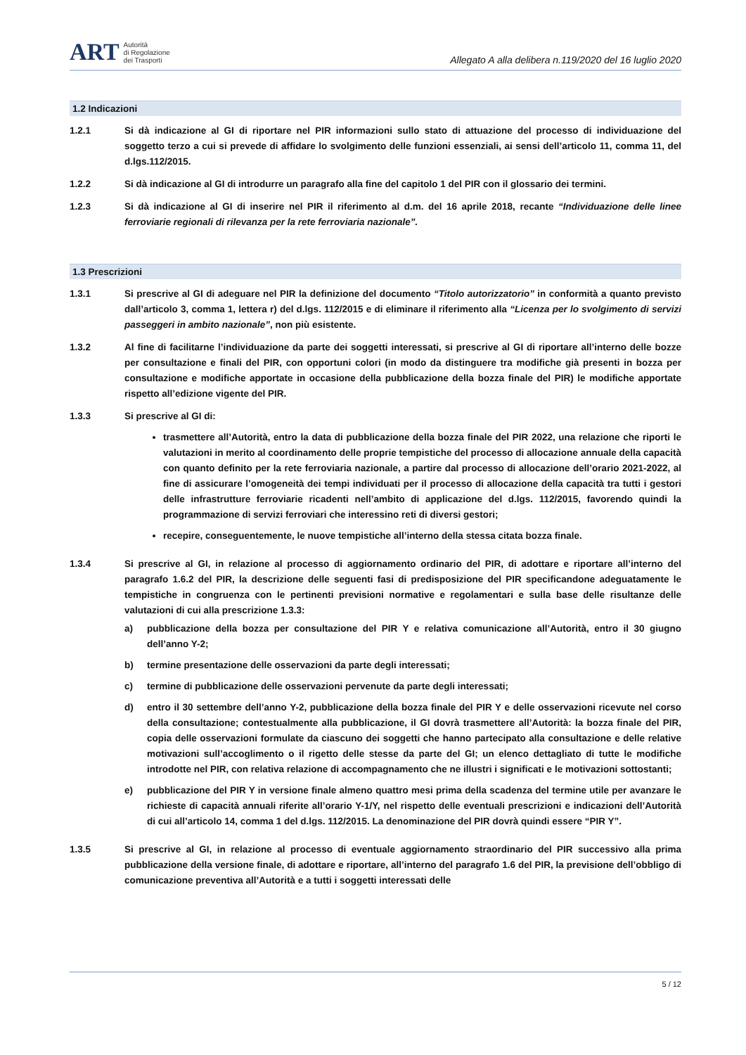ART
Autorità
di Regolazione
dei Trasporti
Allegato A alla delibera n.119/2020 del 16 luglio 2020
1.2 Indicazioni
1.2.1 Si dà indicazione al GI di riportare nel PIR informazioni sullo stato di attuazione del processo di individuazione del soggetto terzo a cui si prevede di affidare lo svolgimento delle funzioni essenziali, ai sensi dell’articolo 11, comma 11, del d.lgs.112/2015.
1.2.2 Si dà indicazione al GI di introdurre un paragrafo alla fine del capitolo 1 del PIR con il glossario dei termini.
1.2.3 Si dà indicazione al GI di inserire nel PIR il riferimento al d.m. del 16 aprile 2018, recante “Individuazione delle linee ferroviarie regionali di rilevanza per la rete ferroviaria nazionale”.
1.3 Prescrizioni
1.3.1 Si prescrive al GI di adeguare nel PIR la definizione del documento “Titolo autorizzatorio” in conformità a quanto previsto dall’articolo 3, comma 1, lettera r) del d.lgs. 112/2015 e di eliminare il riferimento alla “Licenza per lo svolgimento di servizi passeggeri in ambito nazionale”, non più esistente.
1.3.2 Al fine di facilitarne l’individuazione da parte dei soggetti interessati, si prescrive al GI di riportare all’interno delle bozze per consultazione e finali del PIR, con opportuni colori (in modo da distinguere tra modifiche già presenti in bozza per consultazione e modifiche apportate in occasione della pubblicazione della bozza finale del PIR) le modifiche apportate rispetto all’edizione vigente del PIR.
1.3.3 Si prescrive al GI di:
trasmettere all’Autorità, entro la data di pubblicazione della bozza finale del PIR 2022, una relazione che riporti le valutazioni in merito al coordinamento delle proprie tempistiche del processo di allocazione annuale della capacità con quanto definito per la rete ferroviaria nazionale, a partire dal processo di allocazione dell’orario 2021-2022, al fine di assicurare l’omogeneità dei tempi individuati per il processo di allocazione della capacità tra tutti i gestori delle infrastrutture ferroviarie ricadenti nell’ambito di applicazione del d.lgs. 112/2015, favorendo quindi la programmazione di servizi ferroviari che interessino reti di diversi gestori;
recepire, conseguentemente, le nuove tempistiche all’interno della stessa citata bozza finale.
1.3.4 Si prescrive al GI, in relazione al processo di aggiornamento ordinario del PIR, di adottare e riportare all’interno del paragrafo 1.6.2 del PIR, la descrizione delle seguenti fasi di predisposizione del PIR specificandone adeguatamente le tempistiche in congruenza con le pertinenti previsioni normative e regolamentari e sulla base delle risultanze delle valutazioni di cui alla prescrizione 1.3.3:
a) pubblicazione della bozza per consultazione del PIR Y e relativa comunicazione all’Autorità, entro il 30 giugno dell’anno Y-2;
b) termine presentazione delle osservazioni da parte degli interessati;
c) termine di pubblicazione delle osservazioni pervenute da parte degli interessati;
d) entro il 30 settembre dell’anno Y-2, pubblicazione della bozza finale del PIR Y e delle osservazioni ricevute nel corso della consultazione; contestualmente alla pubblicazione, il GI dovrà trasmettere all’Autorità: la bozza finale del PIR, copia delle osservazioni formulate da ciascuno dei soggetti che hanno partecipato alla consultazione e delle relative motivazioni sull’accoglimento o il rigetto delle stesse da parte del GI; un elenco dettagliato di tutte le modifiche introdotte nel PIR, con relativa relazione di accompagnamento che ne illustri i significati e le motivazioni sottostanti;
e) pubblicazione del PIR Y in versione finale almeno quattro mesi prima della scadenza del termine utile per avanzare le richieste di capacità annuali riferite all’orario Y-1/Y, nel rispetto delle eventuali prescrizioni e indicazioni dell’Autorità di cui all’articolo 14, comma 1 del d.lgs. 112/2015. La denominazione del PIR dovrà quindi essere “PIR Y”.
1.3.5 Si prescrive al GI, in relazione al processo di eventuale aggiornamento straordinario del PIR successivo alla prima pubblicazione della versione finale, di adottare e riportare, all’interno del paragrafo 1.6 del PIR, la previsione dell’obbligo di comunicazione preventiva all’Autorità e a tutti i soggetti interessati delle
5 / 12